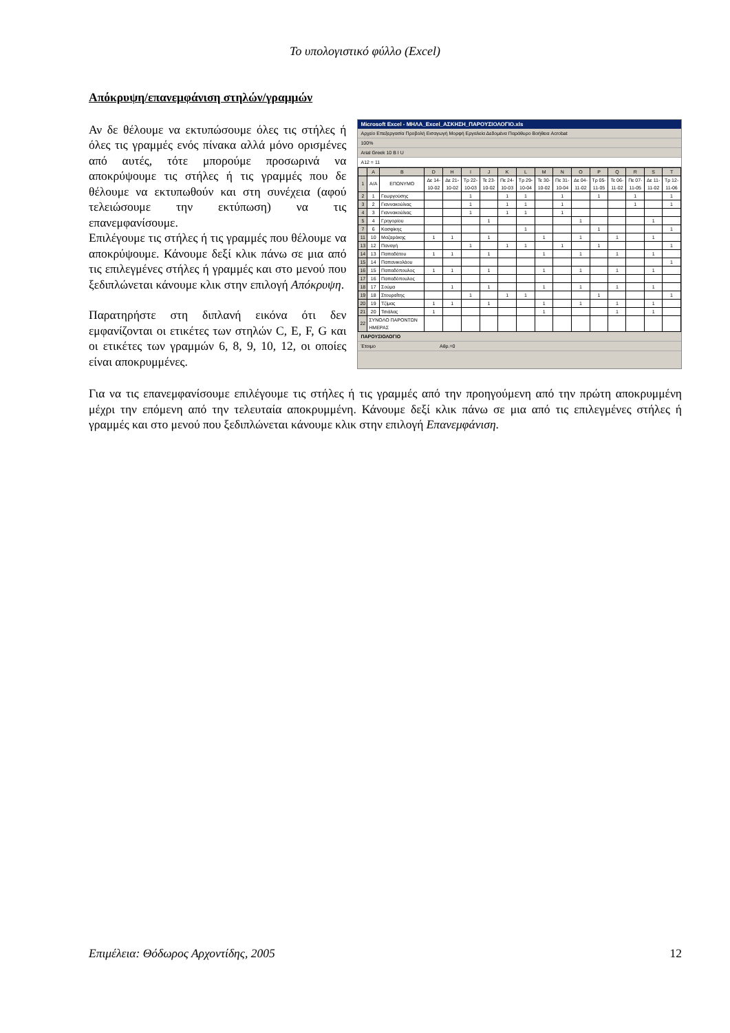Το υπολογιστικό φύλλο (Excel)
Απόκρυψη/επανεμφάνιση στηλών/γραμμών
Αν δε θέλουμε να εκτυπώσουμε όλες τις στήλες ή όλες τις γραμμές ενός πίνακα αλλά μόνο ορισμένες από αυτές, τότε μπορούμε προσωρινά να αποκρύψουμε τις στήλες ή τις γραμμές που δε θέλουμε να εκτυπωθούν και στη συνέχεια (αφού τελειώσουμε την εκτύπωση) να τις επανεμφανίσουμε.
Επιλέγουμε τις στήλες ή τις γραμμές που θέλουμε να αποκρύψουμε. Κάνουμε δεξί κλικ πάνω σε μια από τις επιλεγμένες στήλες ή γραμμές και στο μενού που ξεδιπλώνεται κάνουμε κλικ στην επιλογή Απόκρυψη.
Παρατηρήστε στη διπλανή εικόνα ότι δεν εμφανίζονται οι ετικέτες των στηλών C, E, F, G και οι ετικέτες των γραμμών 6, 8, 9, 10, 12, οι οποίες είναι αποκρυμμένες.
Microsoft Excel - ΜΗΛΑ_Excel_ΑΣΚΗΣΗ_ΠΑΡΟΥΣΙΟΛΟΓΙΟ.xls
Αρχείο Επεξεργασία Προβολή Εισαγωγή Μορφή Εργαλεία Δεδομένα Παράθυρο Βοήθεια Acrobat
100%
Arial Greek 10 B I U
A12 = 11
| | A | B | D | H | I | J | K | L | M | N | O | P | Q | R | S | T |
| --- | --- | --- | --- | --- | --- | --- | --- | --- | --- | --- | --- | --- | --- | --- | --- | --- |
| 1 | Α/Α | ΕΠΩΝΥΜΟ | Δε 14-10-02 | Δε 21-10-02 | Τρ 22-10-03 | Τε 23-10-02 | Πε 24-10-03 | Τρ 29-10-04 | Τε 30-10-02 | Πε 31-10-04 | Δε 04-11-02 | Τρ 05-11-05 | Τε 06-11-02 | Πε 07-11-05 | Δε 11-11-02 | Τρ 12-11-06 |
| 2 | 1 | Γεωργούσης | | | 1 | | 1 | 1 | | 1 | | 1 | | 1 | | 1 |
| 3 | 2 | Γιαννακούλιας | | | 1 | | 1 | 1 | | 1 | | | | 1 | | 1 |
| 4 | 3 | Γιαννακούλιας | | | 1 | | 1 | 1 | | 1 | | | | | | |
| 5 | 4 | Γρηγορίου | | | | 1 | | | | | 1 | | | | 1 | |
| 7 | 6 | Κασφίκης | | | | | | 1 | | | | 1 | | | | 1 |
| 11 | 10 | Μαζαράκης | 1 | 1 | | 1 | | | 1 | | 1 | | 1 | | 1 | |
| 13 | 12 | Παναγή | | | 1 | | 1 | 1 | | 1 | | 1 | | | | 1 |
| 14 | 13 | Παπαδάτου | 1 | 1 | | 1 | | | 1 | | 1 | | 1 | | 1 | |
| 15 | 14 | Παπανικολάου | | | | | | | | | | | | | | 1 |
| 16 | 15 | Παπαδόπουλος | 1 | 1 | | 1 | | | 1 | | 1 | | 1 | | 1 | |
| 17 | 16 | Παπαδόπουλος | | | | | | | | | | | | | | |
| 18 | 17 | Σούμα | | 1 | | 1 | | | 1 | | 1 | | 1 | | 1 | |
| 19 | 18 | Στουραΐτης | | | 1 | | 1 | 1 | | | | 1 | | | | 1 |
| 20 | 19 | Τζίμας | 1 | 1 | | 1 | | | 1 | | 1 | | 1 | | 1 | |
| 21 | 20 | Τσιάλας | 1 | | | | | | 1 | | | | 1 | | 1 | |
| 22 | ΣΥΝΟΛΟ ΠΑΡΟΝΤΩΝ ΗΜΕΡΑΣ | | | | | | | | | | | | | | | |
ΠΑΡΟΥΣΙΟΛΟΓΙΟ
Έτοιμο Αθρ.=0
Για να τις επανεμφανίσουμε επιλέγουμε τις στήλες ή τις γραμμές από την προηγούμενη από την πρώτη αποκρυμμένη μέχρι την επόμενη από την τελευταία αποκρυμμένη. Κάνουμε δεξί κλικ πάνω σε μια από τις επιλεγμένες στήλες ή γραμμές και στο μενού που ξεδιπλώνεται κάνουμε κλικ στην επιλογή Επανεμφάνιση.
Επιμέλεια: Θόδωρος Αρχοντίδης, 2005 12